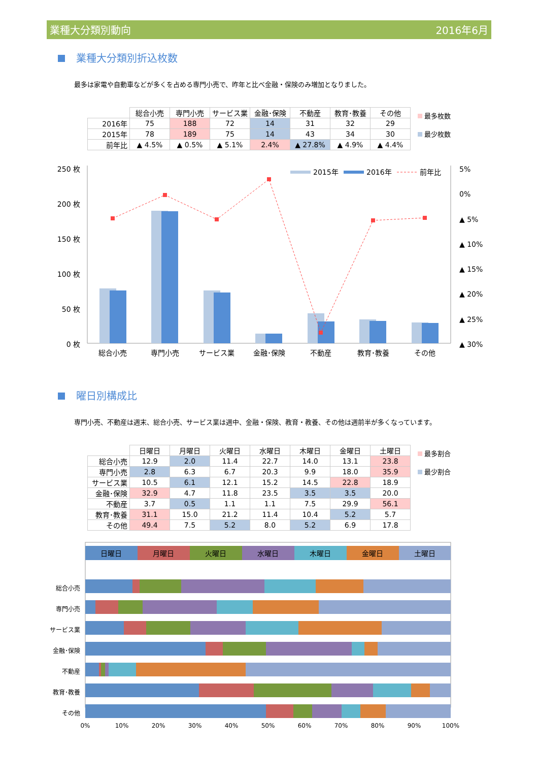業種大分類別動向 2016年6月
業種大分類別折込枚数
最多は家電や自動車などが多くを占める専門小売で、昨年と比べ金融・保険のみ増加となりました。
| | 総合小売 | 専門小売 | サービス業 | 金融･保険 | 不動産 | 教育･教養 | その他 |
| --- | --- | --- | --- | --- | --- | --- | --- |
| 2016年 | 75 | 188 | 72 | 14 | 31 | 32 | 29 |
| 2015年 | 78 | 189 | 75 | 14 | 43 | 34 | 30 |
| 前年比 | ▲ 4.5% | ▲ 0.5% | ▲ 5.1% | 2.4% | ▲ 27.8% | ▲ 4.9% | ▲ 4.4% |
最多枚数
最少枚数
250 枚
200 枚
150 枚
100 枚
50 枚
0 枚
5%
0%
▲ 5%
▲ 10%
▲ 15%
▲ 20%
▲ 25%
▲ 30%
2015年
2016年
前年比
総合小売
専門小売
サービス業
金融･保険
不動産
教育･教養
その他
曜日別構成比
専門小売、不動産は週末、総合小売、サービス業は週中、金融・保険、教育・教養、その他は週前半が多くなっています。
| | 日曜日 | 月曜日 | 火曜日 | 水曜日 | 木曜日 | 金曜日 | 土曜日 |
| --- | --- | --- | --- | --- | --- | --- | --- |
| 総合小売 | 12.9 | 2.0 | 11.4 | 22.7 | 14.0 | 13.1 | 23.8 |
| 専門小売 | 2.8 | 6.3 | 6.7 | 20.3 | 9.9 | 18.0 | 35.9 |
| サービス業 | 10.5 | 6.1 | 12.1 | 15.2 | 14.5 | 22.8 | 18.9 |
| 金融･保険 | 32.9 | 4.7 | 11.8 | 23.5 | 3.5 | 3.5 | 20.0 |
| 不動産 | 3.7 | 0.5 | 1.1 | 1.1 | 7.5 | 29.9 | 56.1 |
| 教育･教養 | 31.1 | 15.0 | 21.2 | 11.4 | 10.4 | 5.2 | 5.7 |
| その他 | 49.4 | 7.5 | 5.2 | 8.0 | 5.2 | 6.9 | 17.8 |
最多割合
最少割合
日曜日
月曜日
火曜日
水曜日
木曜日
金曜日
土曜日
総合小売
専門小売
サービス業
金融･保険
不動産
教育･教養
その他
0%
10%
20%
30%
40%
50%
60%
70%
80%
90%
100%